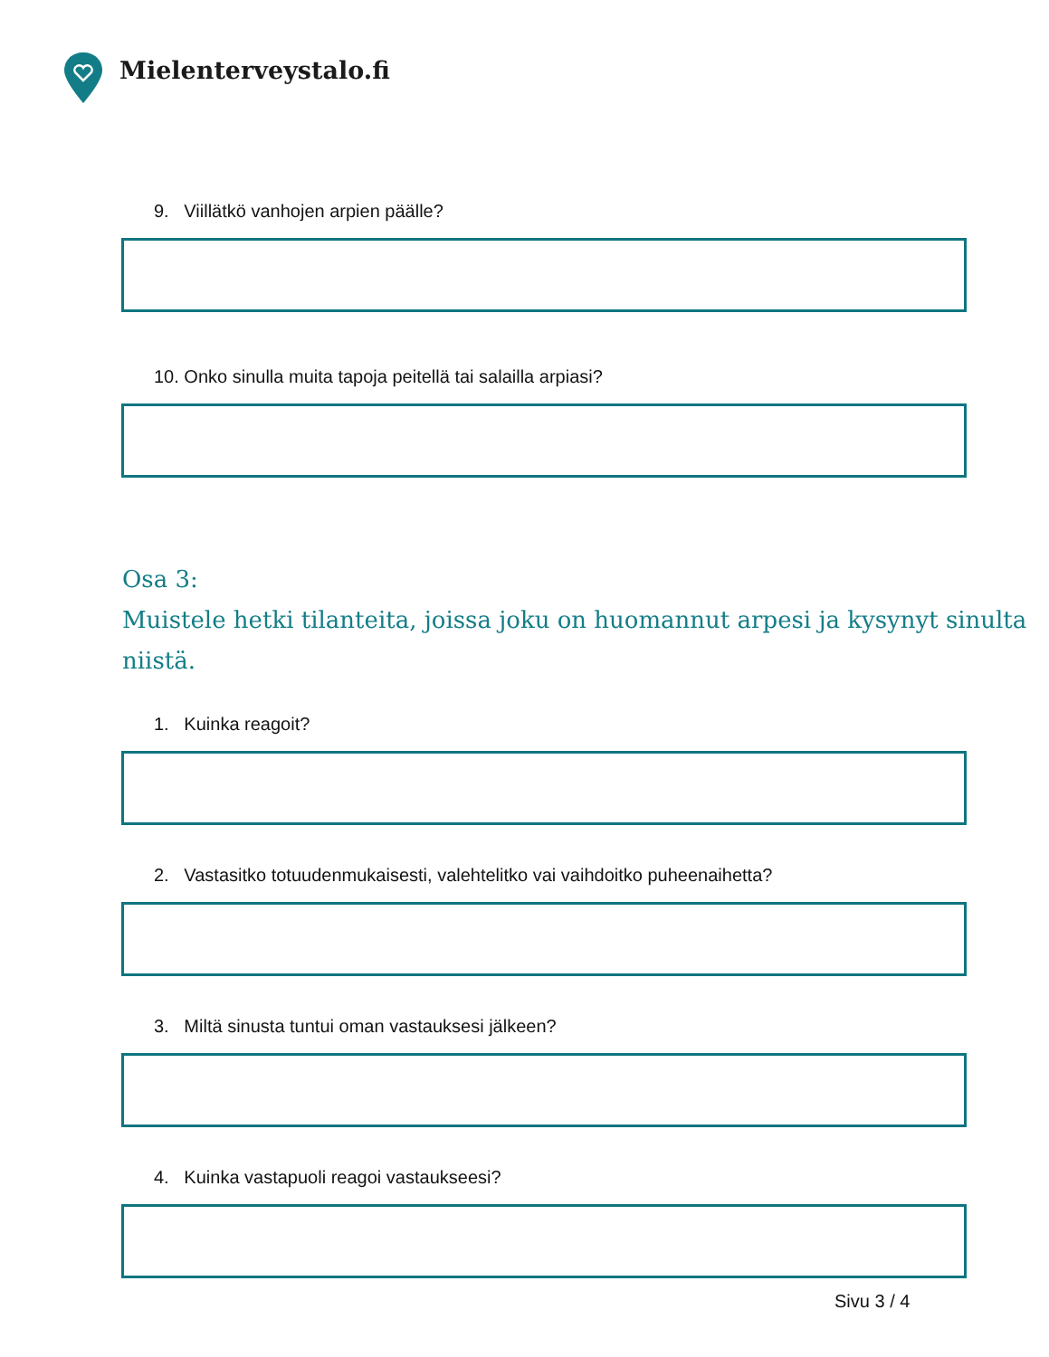Mielenterveystalo.fi
9. Viillätkö vanhojen arpien päälle?
10. Onko sinulla muita tapoja peitellä tai salailla arpiasi?
Osa 3:
Muistele hetki tilanteita, joissa joku on huomannut arpesi ja kysynyt sinulta niistä.
1. Kuinka reagoit?
2. Vastasitko totuudenmukaisesti, valehtelitko vai vaihdoitko puheenaihetta?
3. Miltä sinusta tuntui oman vastauksesi jälkeen?
4. Kuinka vastapuoli reagoi vastaukseesi?
Sivu 3 / 4